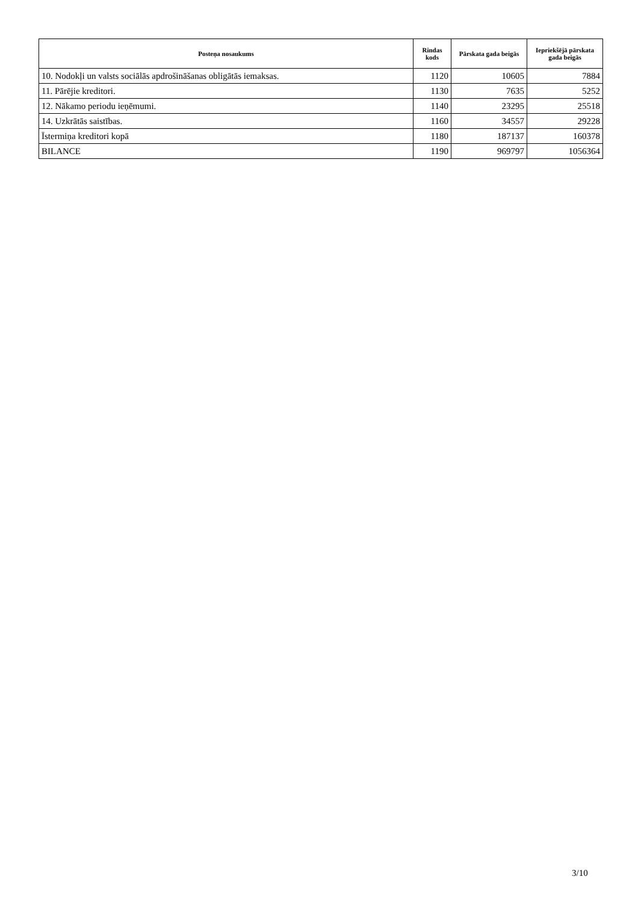| Posteņa nosaukums | Rindas kods | Pārskata gada beigās | Iepriekšējā pārskata gada beigās |
| --- | --- | --- | --- |
| 10. Nodokļi un valsts sociālās apdrošināšanas obligātās iemaksas. | 1120 | 10605 | 7884 |
| 11. Pārējie kreditori. | 1130 | 7635 | 5252 |
| 12. Nākamo periodu ieņēmumi. | 1140 | 23295 | 25518 |
| 14. Uzkrātās saistības. | 1160 | 34557 | 29228 |
| Īstermiņa kreditori kopā | 1180 | 187137 | 160378 |
| BILANCE | 1190 | 969797 | 1056364 |
3/10